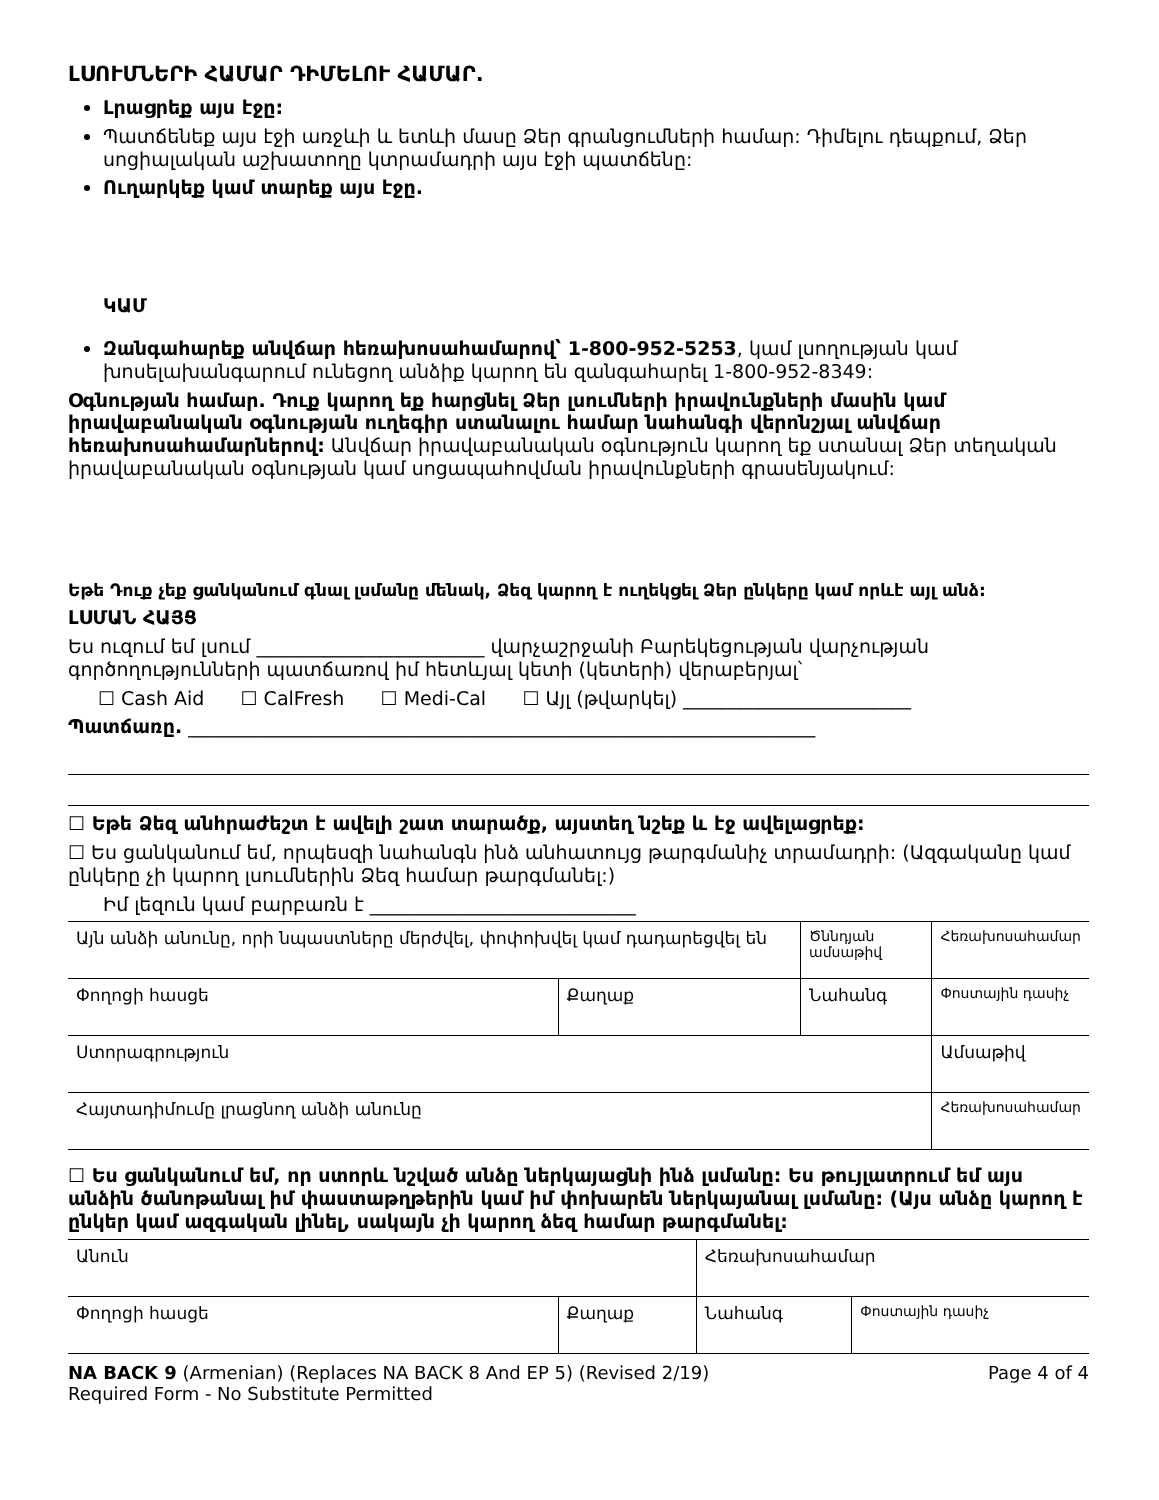ԼՍՈՒՄՆԵՐԻ ՀԱՄԱՐ ԴԻՄԵԼՈՒ ՀԱՄԱՐ.
Լրացրեք այս էջը:
Պատճենեք այս էջի առջևի և ետևի մասը Ձեր գրանցումների համար: Դիմելու դեպքում, Ձեր սոցիալական աշխատողը կտրամադրի այս էջի պատճենը:
Ուղարկեք կամ տարեք այս էջը.
ԿԱՄ
Զանգահարեք անվճար հեռախոսահամարով՝ 1-800-952-5253, կամ լսողության կամ խոսելախանգարում ունեցող անձիք կարող են զանգահարել 1-800-952-8349:
Օգնության համար. Դուք կարող եք հարցնել Ձեր լսումների իրավունքների մասին կամ իրավաբանական օգնության ուղեգիր ստանալու համար նահանգի վերոնշյալ անվճար հեռախոսահամարներով: Անվճար իրավաբանական օգնություն կարող եք ստանալ Ձեր տեղական իրավաբանական օգնության կամ սոցապահովման իրավունքների գրասենյակում:
Եթե Դուք չեք ցանկանում գնալ լսմանը մենակ, Ձեզ կարող է ուղեկցել Ձեր ընկերը կամ որևէ այլ անձ:
ԼՍՄԱՆ ՀԱՅՑ
Ես ուզում եմ լսում ________________________ վարչաշրջանի Բարեկեցության վարչության գործողությունների պատճառով իմ հետևյալ կետի (կետերի) վերաբերյալ՝
☐ Cash Aid ☐ CalFresh ☐ Medi-Cal ☐ Այլ (թվարկել) ________________________
Պատճառը. __________________________________________________________________
☐ Եթե Ձեզ անհրաժեշտ է ավելի շատ տարածք, այստեղ նշեք և էջ ավելացրեք:
☐ Ես ցանկանում եմ, որպեսզի նահանգն ինձ անհատույց թարգմանիչ տրամադրի: (Ազգականը կամ ընկերը չի կարող լսումներին Ձեզ համար թարգմանել:)
Իմ լեզուն կամ բարբառն է ____________________________
| Այն անձի անունը, որի նպաստները մերժվել, փոփոխվել կամ դադարեցվել են | | Ծննդյան ամսաթիվ | Հեռախոսահամար |
| Փողոցի հասցե | Քաղաք | Նահանգ | Փոստային դասիչ |
| Ստորագրություն | | | Ամսաթիվ |
| Հայտադիմումը լրացնող անձի անունը | | | Հեռախոսահամար |
☐ Ես ցանկանում եմ, որ ստորև նշված անձը ներկայացնի ինձ լսմանը: Ես թույլատրում եմ այս անձին ծանոթանալ իմ փաստաթղթերին կամ իմ փոխարեն ներկայանալ լսմանը: (Այս անձը կարող է ընկեր կամ ազգական լինել, սակայն չի կարող ձեզ համար թարգմանել:
| Անուն | | Հեռախոսահամար | |
| Փողոցի հասցե | Քաղաք | Նահանգ | Փոստային դասիչ |
NA BACK 9 (Armenian) (Replaces NA BACK 8 And EP 5) (Revised 2/19)
Required Form - No Substitute Permitted Page 4 of 4